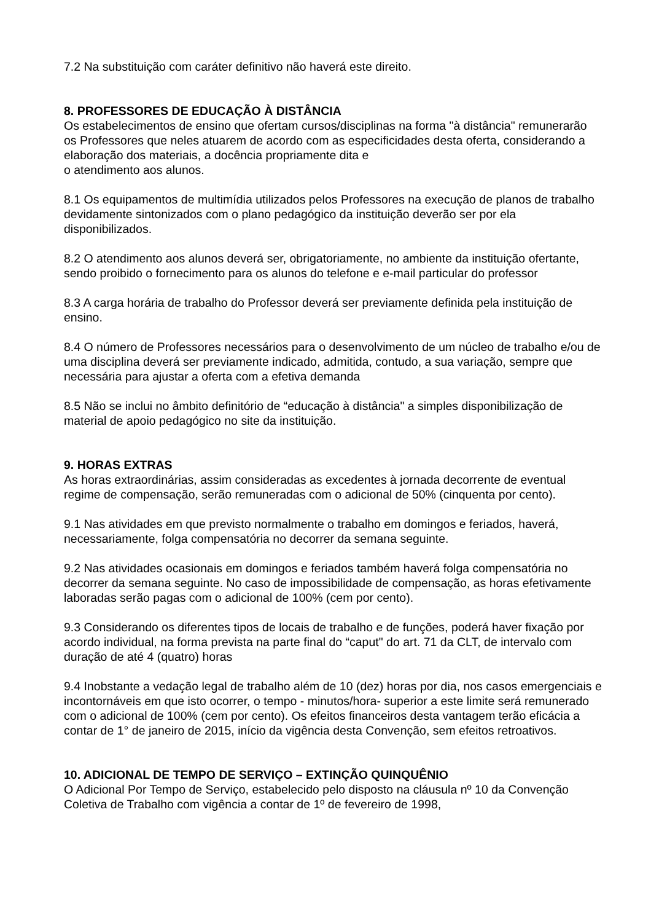7.2 Na substituição com caráter definitivo não haverá este direito.
8. PROFESSORES DE EDUCAÇÃO À DISTÂNCIA
Os estabelecimentos de ensino que ofertam cursos/disciplinas na forma "à distância" remunerarão os Professores que neles atuarem de acordo com as especificidades desta oferta, considerando a elaboração dos materiais, a docência propriamente dita e
o atendimento aos alunos.
8.1 Os equipamentos de multimídia utilizados pelos Professores na execução de planos de trabalho devidamente sintonizados com o plano pedagógico da instituição deverão ser por ela disponibilizados.
8.2 O atendimento aos alunos deverá ser, obrigatoriamente, no ambiente da instituição ofertante, sendo proibido o fornecimento para os alunos do telefone e e-mail particular do professor
8.3 A carga horária de trabalho do Professor deverá ser previamente definida pela instituição de ensino.
8.4 O número de Professores necessários para o desenvolvimento de um núcleo de trabalho e/ou de uma disciplina deverá ser previamente indicado, admitida, contudo, a sua variação, sempre que necessária para ajustar a oferta com a efetiva demanda
8.5 Não se inclui no âmbito definitório de “educação à distância" a simples disponibilização de material de apoio pedagógico no site da instituição.
9. HORAS EXTRAS
As horas extraordinárias, assim consideradas as excedentes à jornada decorrente de eventual regime de compensação, serão remuneradas com o adicional de 50% (cinquenta por cento).
9.1 Nas atividades em que previsto normalmente o trabalho em domingos e feriados, haverá, necessariamente, folga compensatória no decorrer da semana seguinte.
9.2 Nas atividades ocasionais em domingos e feriados também haverá folga compensatória no decorrer da semana seguinte. No caso de impossibilidade de compensação, as horas efetivamente laboradas serão pagas com o adicional de 100% (cem por cento).
9.3 Considerando os diferentes tipos de locais de trabalho e de funções, poderá haver fixação por acordo individual, na forma prevista na parte final do “caput" do art. 71 da CLT, de intervalo com duração de até 4 (quatro) horas
9.4 Inobstante a vedação legal de trabalho além de 10 (dez) horas por dia, nos casos emergenciais e incontornáveis em que isto ocorrer, o tempo - minutos/hora- superior a este limite será remunerado com o adicional de 100% (cem por cento). Os efeitos financeiros desta vantagem terão eficácia a contar de 1° de janeiro de 2015, início da vigência desta Convenção, sem efeitos retroativos.
10. ADICIONAL DE TEMPO DE SERVIÇO – EXTINÇÃO QUINQUÊNIO
O Adicional Por Tempo de Serviço, estabelecido pelo disposto na cláusula nº 10 da Convenção Coletiva de Trabalho com vigência a contar de 1º de fevereiro de 1998,